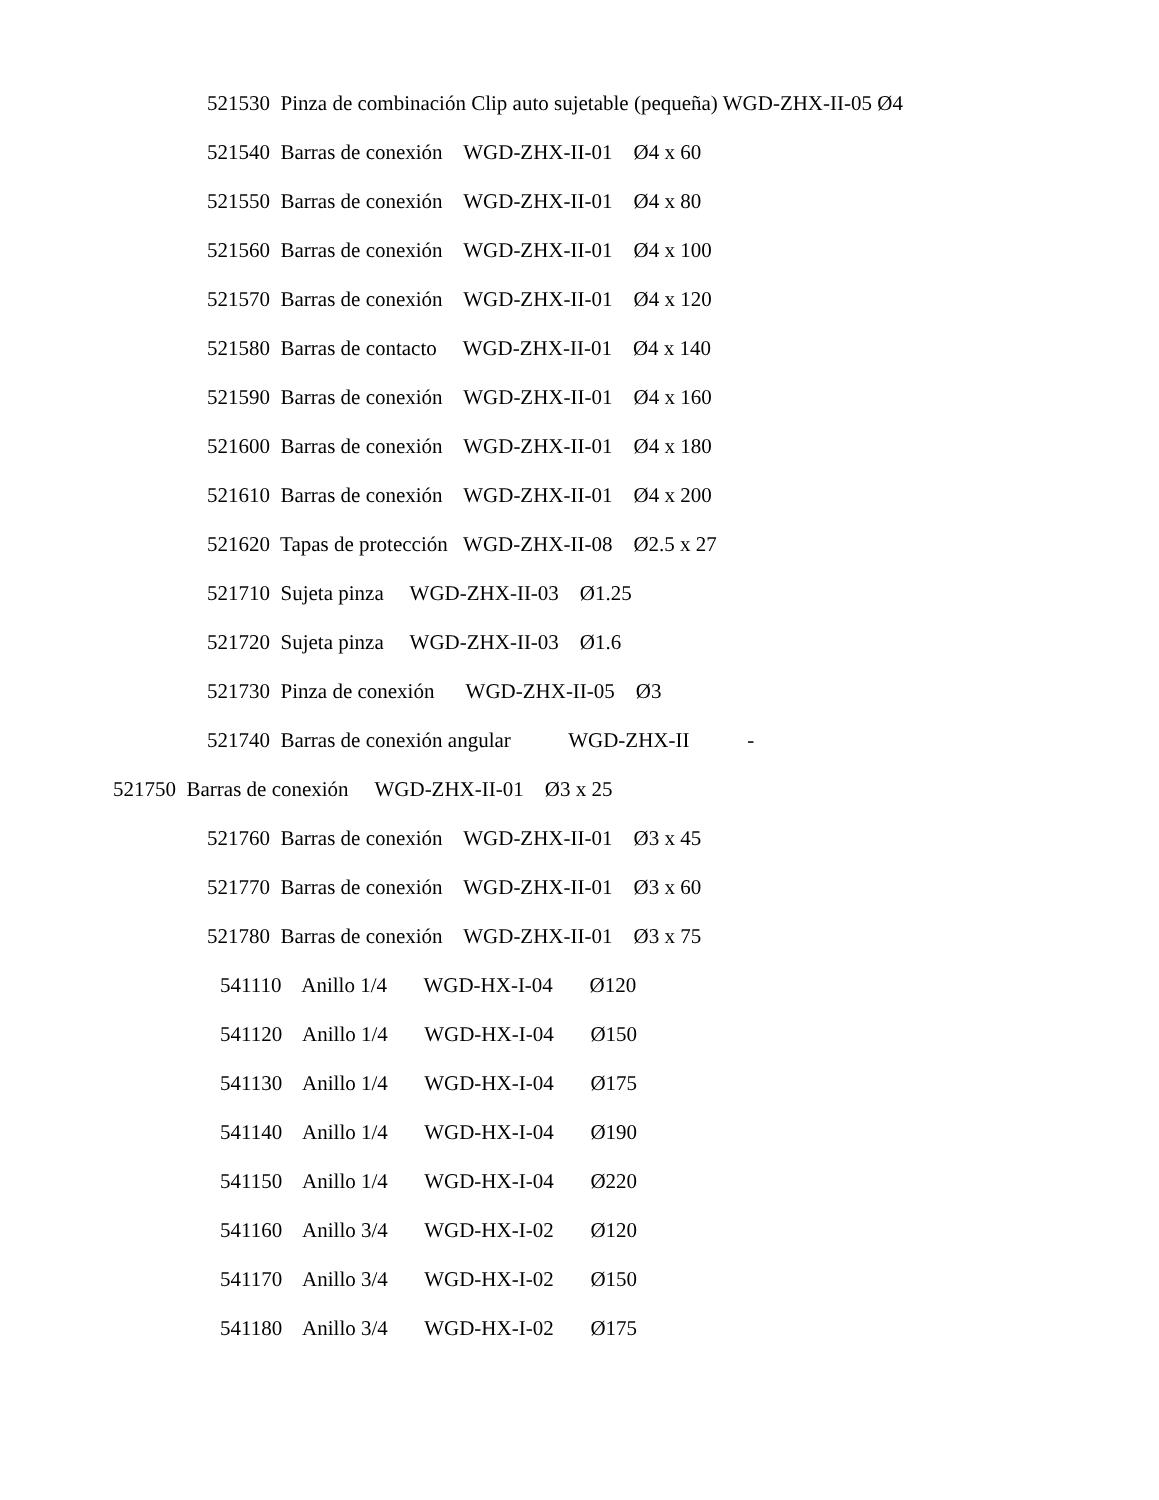521530 Pinza de combinación Clip auto sujetable (pequeña) WGD-ZHX-II-05 Ø4
521540 Barras de conexión WGD-ZHX-II-01 Ø4 x 60
521550 Barras de conexión WGD-ZHX-II-01 Ø4 x 80
521560 Barras de conexión WGD-ZHX-II-01 Ø4 x 100
521570 Barras de conexión WGD-ZHX-II-01 Ø4 x 120
521580 Barras de contacto WGD-ZHX-II-01 Ø4 x 140
521590 Barras de conexión WGD-ZHX-II-01 Ø4 x 160
521600 Barras de conexión WGD-ZHX-II-01 Ø4 x 180
521610 Barras de conexión WGD-ZHX-II-01 Ø4 x 200
521620 Tapas de protección WGD-ZHX-II-08 Ø2.5 x 27
521710 Sujeta pinza WGD-ZHX-II-03 Ø1.25
521720 Sujeta pinza WGD-ZHX-II-03 Ø1.6
521730 Pinza de conexión WGD-ZHX-II-05 Ø3
521740 Barras de conexión angular WGD-ZHX-II -
521750 Barras de conexión WGD-ZHX-II-01 Ø3 x 25
521760 Barras de conexión WGD-ZHX-II-01 Ø3 x 45
521770 Barras de conexión WGD-ZHX-II-01 Ø3 x 60
521780 Barras de conexión WGD-ZHX-II-01 Ø3 x 75
541110 Anillo 1/4 WGD-HX-I-04 Ø120
541120 Anillo 1/4 WGD-HX-I-04 Ø150
541130 Anillo 1/4 WGD-HX-I-04 Ø175
541140 Anillo 1/4 WGD-HX-I-04 Ø190
541150 Anillo 1/4 WGD-HX-I-04 Ø220
541160 Anillo 3/4 WGD-HX-I-02 Ø120
541170 Anillo 3/4 WGD-HX-I-02 Ø150
541180 Anillo 3/4 WGD-HX-I-02 Ø175